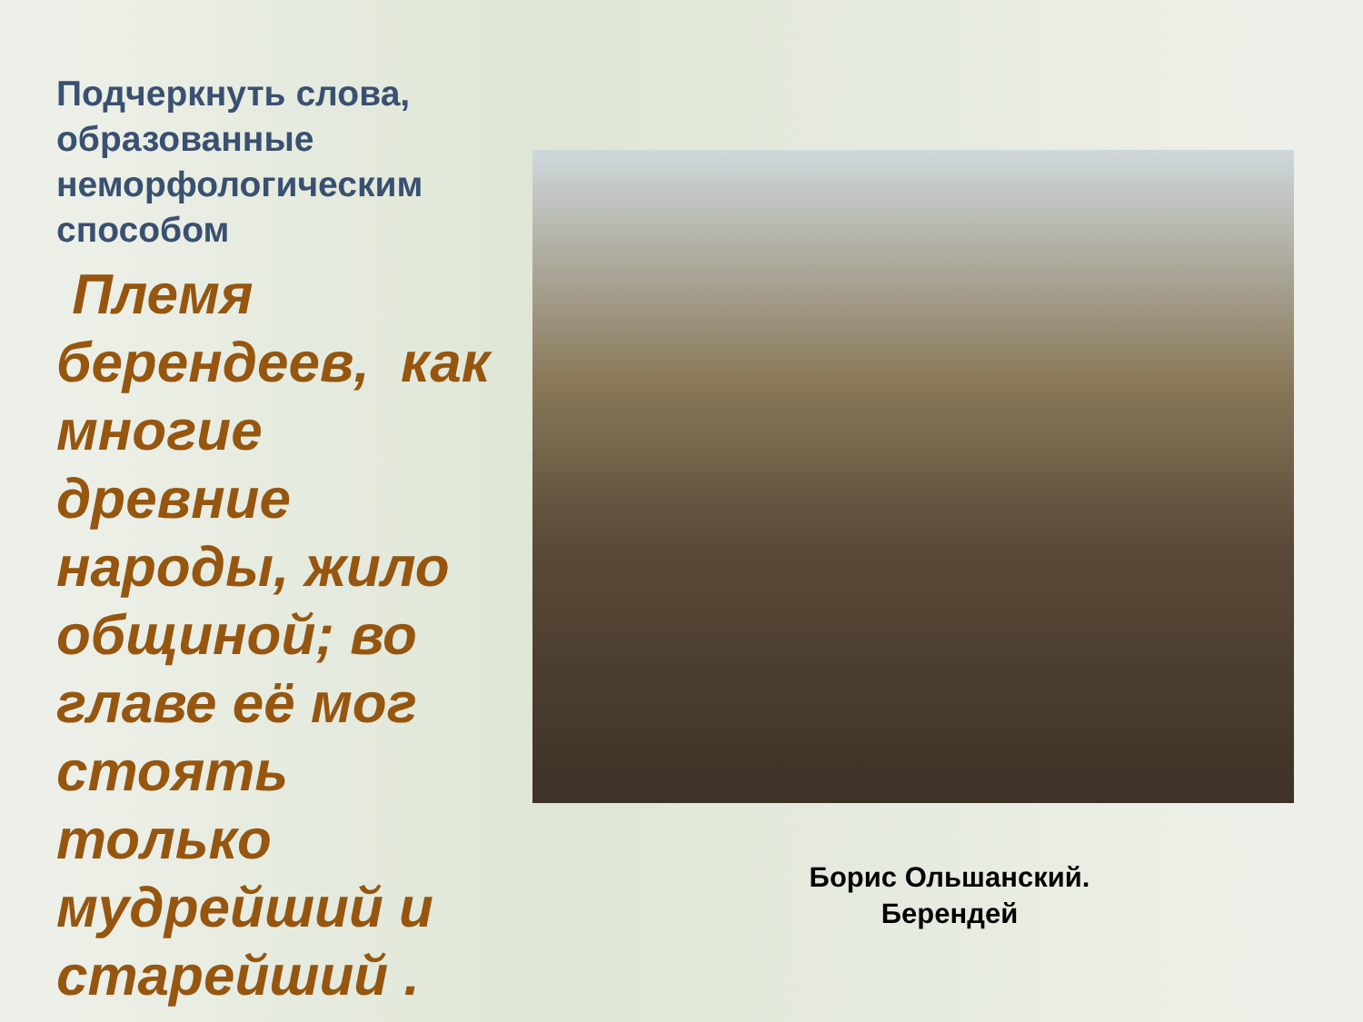Подчеркнуть слова, образованные неморфологическим способом
Племя берендеев, как многие древние народы, жило общиной; во главе её мог стоять только мудрейший и старейший .
Борис Ольшанский.
Берендей